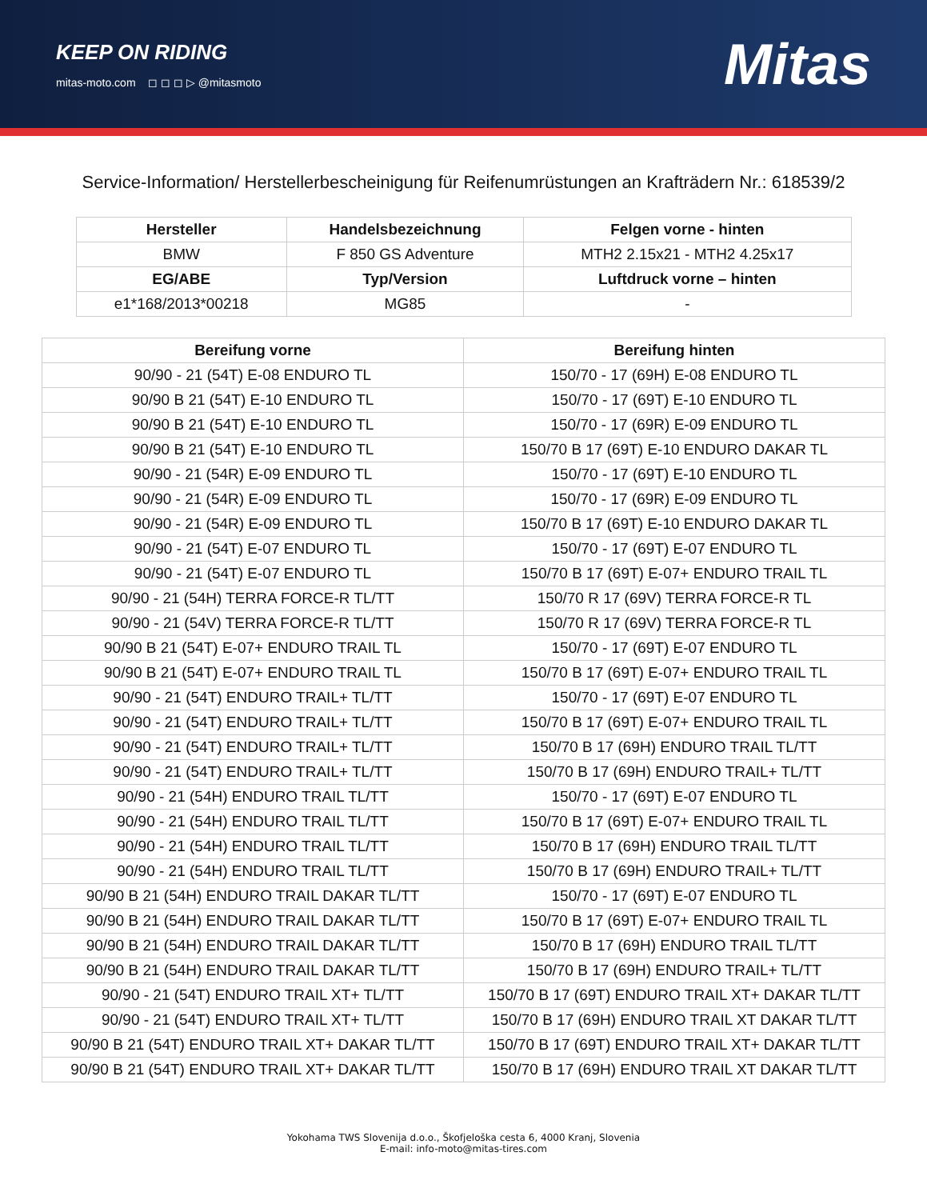KEEP ON RIDING
mitas-moto.com ◻ ◻ ◻ ▷ @mitasmoto
Mitas
Service-Information/ Herstellerbescheinigung für Reifenumrüstungen an Krafträdern Nr.: 618539/2
| Hersteller | Handelsbezeichnung | Felgen vorne - hinten |
| --- | --- | --- |
| BMW | F 850 GS Adventure | MTH2 2.15x21 - MTH2 4.25x17 |
| EG/ABE | Typ/Version | Luftdruck vorne – hinten |
| e1*168/2013*00218 | MG85 | - |
| Bereifung vorne | Bereifung hinten |
| --- | --- |
| 90/90 - 21 (54T) E-08 ENDURO TL | 150/70 - 17 (69H) E-08 ENDURO TL |
| 90/90 B 21 (54T) E-10 ENDURO TL | 150/70 - 17 (69T) E-10 ENDURO TL |
| 90/90 B 21 (54T) E-10 ENDURO TL | 150/70 - 17 (69R) E-09 ENDURO TL |
| 90/90 B 21 (54T) E-10 ENDURO TL | 150/70 B 17 (69T) E-10 ENDURO DAKAR TL |
| 90/90 - 21 (54R) E-09 ENDURO TL | 150/70 - 17 (69T) E-10 ENDURO TL |
| 90/90 - 21 (54R) E-09 ENDURO TL | 150/70 - 17 (69R) E-09 ENDURO TL |
| 90/90 - 21 (54R) E-09 ENDURO TL | 150/70 B 17 (69T) E-10 ENDURO DAKAR TL |
| 90/90 - 21 (54T) E-07 ENDURO TL | 150/70 - 17 (69T) E-07 ENDURO TL |
| 90/90 - 21 (54T) E-07 ENDURO TL | 150/70 B 17 (69T) E-07+ ENDURO TRAIL TL |
| 90/90 - 21 (54H) TERRA FORCE-R TL/TT | 150/70 R 17 (69V) TERRA FORCE-R TL |
| 90/90 - 21 (54V) TERRA FORCE-R TL/TT | 150/70 R 17 (69V) TERRA FORCE-R TL |
| 90/90 B 21 (54T) E-07+ ENDURO TRAIL TL | 150/70 - 17 (69T) E-07 ENDURO TL |
| 90/90 B 21 (54T) E-07+ ENDURO TRAIL TL | 150/70 B 17 (69T) E-07+ ENDURO TRAIL TL |
| 90/90 - 21 (54T) ENDURO TRAIL+ TL/TT | 150/70 - 17 (69T) E-07 ENDURO TL |
| 90/90 - 21 (54T) ENDURO TRAIL+ TL/TT | 150/70 B 17 (69T) E-07+ ENDURO TRAIL TL |
| 90/90 - 21 (54T) ENDURO TRAIL+ TL/TT | 150/70 B 17 (69H) ENDURO TRAIL TL/TT |
| 90/90 - 21 (54T) ENDURO TRAIL+ TL/TT | 150/70 B 17 (69H) ENDURO TRAIL+ TL/TT |
| 90/90 - 21 (54H) ENDURO TRAIL TL/TT | 150/70 - 17 (69T) E-07 ENDURO TL |
| 90/90 - 21 (54H) ENDURO TRAIL TL/TT | 150/70 B 17 (69T) E-07+ ENDURO TRAIL TL |
| 90/90 - 21 (54H) ENDURO TRAIL TL/TT | 150/70 B 17 (69H) ENDURO TRAIL TL/TT |
| 90/90 - 21 (54H) ENDURO TRAIL TL/TT | 150/70 B 17 (69H) ENDURO TRAIL+ TL/TT |
| 90/90 B 21 (54H) ENDURO TRAIL DAKAR TL/TT | 150/70 - 17 (69T) E-07 ENDURO TL |
| 90/90 B 21 (54H) ENDURO TRAIL DAKAR TL/TT | 150/70 B 17 (69T) E-07+ ENDURO TRAIL TL |
| 90/90 B 21 (54H) ENDURO TRAIL DAKAR TL/TT | 150/70 B 17 (69H) ENDURO TRAIL TL/TT |
| 90/90 B 21 (54H) ENDURO TRAIL DAKAR TL/TT | 150/70 B 17 (69H) ENDURO TRAIL+ TL/TT |
| 90/90 - 21 (54T) ENDURO TRAIL XT+ TL/TT | 150/70 B 17 (69T) ENDURO TRAIL XT+ DAKAR TL/TT |
| 90/90 - 21 (54T) ENDURO TRAIL XT+ TL/TT | 150/70 B 17 (69H) ENDURO TRAIL XT DAKAR TL/TT |
| 90/90 B 21 (54T) ENDURO TRAIL XT+ DAKAR TL/TT | 150/70 B 17 (69T) ENDURO TRAIL XT+ DAKAR TL/TT |
| 90/90 B 21 (54T) ENDURO TRAIL XT+ DAKAR TL/TT | 150/70 B 17 (69H) ENDURO TRAIL XT DAKAR TL/TT |
Yokohama TWS Slovenija d.o.o., Škofjeloška cesta 6, 4000 Kranj, Slovenia
E-mail: info-moto@mitas-tires.com